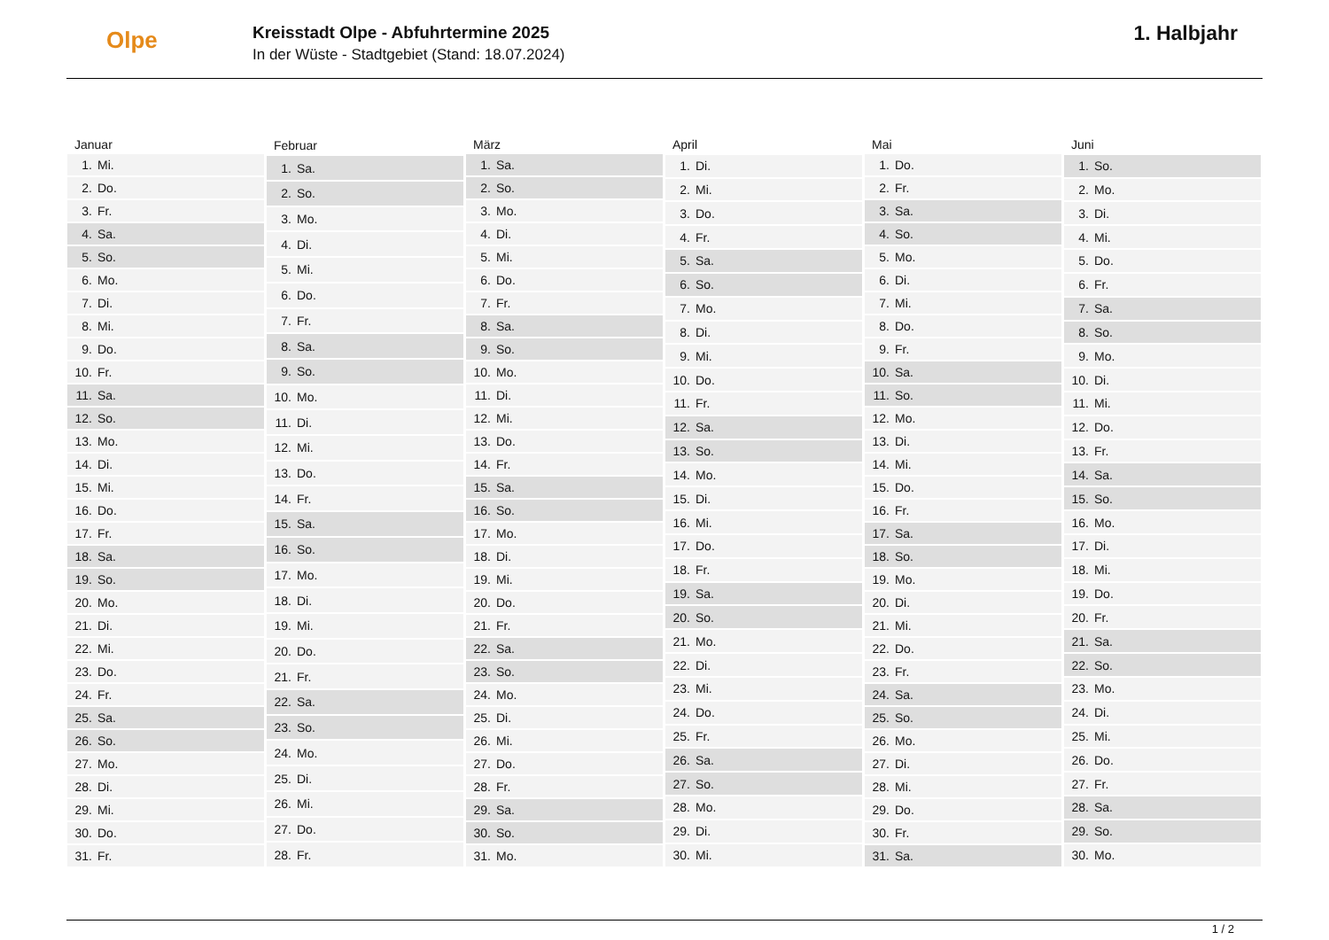Olpe
Kreisstadt Olpe - Abfuhrtermine 2025
In der Wüste - Stadtgebiet (Stand: 18.07.2024)
1. Halbjahr
| Januar | |
| --- | --- |
| 1. | Mi. |
| 2. | Do. |
| 3. | Fr. |
| 4. | Sa. |
| 5. | So. |
| 6. | Mo. |
| 7. | Di. |
| 8. | Mi. |
| 9. | Do. |
| 10. | Fr. |
| 11. | Sa. |
| 12. | So. |
| 13. | Mo. |
| 14. | Di. |
| 15. | Mi. |
| 16. | Do. |
| 17. | Fr. |
| 18. | Sa. |
| 19. | So. |
| 20. | Mo. |
| 21. | Di. |
| 22. | Mi. |
| 23. | Do. |
| 24. | Fr. |
| 25. | Sa. |
| 26. | So. |
| 27. | Mo. |
| 28. | Di. |
| 29. | Mi. |
| 30. | Do. |
| 31. | Fr. |
| Februar | |
| --- | --- |
| 1. | Sa. |
| 2. | So. |
| 3. | Mo. |
| 4. | Di. |
| 5. | Mi. |
| 6. | Do. |
| 7. | Fr. |
| 8. | Sa. |
| 9. | So. |
| 10. | Mo. |
| 11. | Di. |
| 12. | Mi. |
| 13. | Do. |
| 14. | Fr. |
| 15. | Sa. |
| 16. | So. |
| 17. | Mo. |
| 18. | Di. |
| 19. | Mi. |
| 20. | Do. |
| 21. | Fr. |
| 22. | Sa. |
| 23. | So. |
| 24. | Mo. |
| 25. | Di. |
| 26. | Mi. |
| 27. | Do. |
| 28. | Fr. |
| März | |
| --- | --- |
| 1. | Sa. |
| 2. | So. |
| 3. | Mo. |
| 4. | Di. |
| 5. | Mi. |
| 6. | Do. |
| 7. | Fr. |
| 8. | Sa. |
| 9. | So. |
| 10. | Mo. |
| 11. | Di. |
| 12. | Mi. |
| 13. | Do. |
| 14. | Fr. |
| 15. | Sa. |
| 16. | So. |
| 17. | Mo. |
| 18. | Di. |
| 19. | Mi. |
| 20. | Do. |
| 21. | Fr. |
| 22. | Sa. |
| 23. | So. |
| 24. | Mo. |
| 25. | Di. |
| 26. | Mi. |
| 27. | Do. |
| 28. | Fr. |
| 29. | Sa. |
| 30. | So. |
| 31. | Mo. |
| April | |
| --- | --- |
| 1. | Di. |
| 2. | Mi. |
| 3. | Do. |
| 4. | Fr. |
| 5. | Sa. |
| 6. | So. |
| 7. | Mo. |
| 8. | Di. |
| 9. | Mi. |
| 10. | Do. |
| 11. | Fr. |
| 12. | Sa. |
| 13. | So. |
| 14. | Mo. |
| 15. | Di. |
| 16. | Mi. |
| 17. | Do. |
| 18. | Fr. |
| 19. | Sa. |
| 20. | So. |
| 21. | Mo. |
| 22. | Di. |
| 23. | Mi. |
| 24. | Do. |
| 25. | Fr. |
| 26. | Sa. |
| 27. | So. |
| 28. | Mo. |
| 29. | Di. |
| 30. | Mi. |
| Mai | |
| --- | --- |
| 1. | Do. |
| 2. | Fr. |
| 3. | Sa. |
| 4. | So. |
| 5. | Mo. |
| 6. | Di. |
| 7. | Mi. |
| 8. | Do. |
| 9. | Fr. |
| 10. | Sa. |
| 11. | So. |
| 12. | Mo. |
| 13. | Di. |
| 14. | Mi. |
| 15. | Do. |
| 16. | Fr. |
| 17. | Sa. |
| 18. | So. |
| 19. | Mo. |
| 20. | Di. |
| 21. | Mi. |
| 22. | Do. |
| 23. | Fr. |
| 24. | Sa. |
| 25. | So. |
| 26. | Mo. |
| 27. | Di. |
| 28. | Mi. |
| 29. | Do. |
| 30. | Fr. |
| 31. | Sa. |
| Juni | |
| --- | --- |
| 1. | So. |
| 2. | Mo. |
| 3. | Di. |
| 4. | Mi. |
| 5. | Do. |
| 6. | Fr. |
| 7. | Sa. |
| 8. | So. |
| 9. | Mo. |
| 10. | Di. |
| 11. | Mi. |
| 12. | Do. |
| 13. | Fr. |
| 14. | Sa. |
| 15. | So. |
| 16. | Mo. |
| 17. | Di. |
| 18. | Mi. |
| 19. | Do. |
| 20. | Fr. |
| 21. | Sa. |
| 22. | So. |
| 23. | Mo. |
| 24. | Di. |
| 25. | Mi. |
| 26. | Do. |
| 27. | Fr. |
| 28. | Sa. |
| 29. | So. |
| 30. | Mo. |
1 / 2